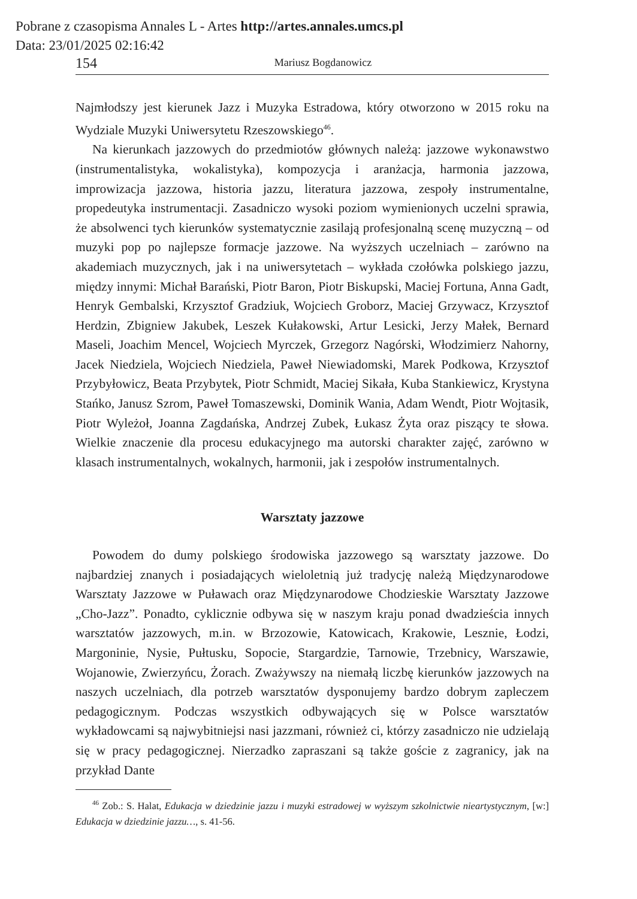Pobrane z czasopisma Annales L - Artes http://artes.annales.umcs.pl
Data: 23/01/2025 02:16:42
154
Mariusz Bogdanowicz
Najmłodszy jest kierunek Jazz i Muzyka Estradowa, który otworzono w 2015 roku na Wydziale Muzyki Uniwersytetu Rzeszowskiego<sup>46</sup>.
Na kierunkach jazzowych do przedmiotów głównych należą: jazzowe wykonawstwo (instrumentalistyka, wokalistyka), kompozycja i aranżacja, harmonia jazzowa, improwizacja jazzowa, historia jazzu, literatura jazzowa, zespoły instrumentalne, propedeutyka instrumentacji. Zasadniczo wysoki poziom wymienionych uczelni sprawia, że absolwenci tych kierunków systematycznie zasilają profesjonalną scenę muzyczną – od muzyki pop po najlepsze formacje jazzowe. Na wyższych uczelniach – zarówno na akademiach muzycznych, jak i na uniwersytetach – wykłada czołówka polskiego jazzu, między innymi: Michał Barański, Piotr Baron, Piotr Biskupski, Maciej Fortuna, Anna Gadt, Henryk Gembalski, Krzysztof Gradziuk, Wojciech Groborz, Maciej Grzywacz, Krzysztof Herdzin, Zbigniew Jakubek, Leszek Kułakowski, Artur Lesicki, Jerzy Małek, Bernard Maseli, Joachim Mencel, Wojciech Myrczek, Grzegorz Nagórski, Włodzimierz Nahorny, Jacek Niedziela, Wojciech Niedziela, Paweł Niewiadomski, Marek Podkowa, Krzysztof Przybyłowicz, Beata Przybytek, Piotr Schmidt, Maciej Sikała, Kuba Stankiewicz, Krystyna Stańko, Janusz Szrom, Paweł Tomaszewski, Dominik Wania, Adam Wendt, Piotr Wojtasik, Piotr Wyleżoł, Joanna Zagdańska, Andrzej Zubek, Łukasz Żyta oraz piszący te słowa. Wielkie znaczenie dla procesu edukacyjnego ma autorski charakter zajęć, zarówno w klasach instrumentalnych, wokalnych, harmonii, jak i zespołów instrumentalnych.
Warsztaty jazzowe
Powodem do dumy polskiego środowiska jazzowego są warsztaty jazzowe. Do najbardziej znanych i posiadających wieloletnią już tradycję należą Międzynarodowe Warsztaty Jazzowe w Puławach oraz Międzynarodowe Chodzieskie Warsztaty Jazzowe „Cho-Jazz”. Ponadto, cyklicznie odbywa się w naszym kraju ponad dwadzieścia innych warsztatów jazzowych, m.in. w Brzozowie, Katowicach, Krakowie, Lesznie, Łodzi, Margoninie, Nysie, Pułtusku, Sopocie, Stargardzie, Tarnowie, Trzebnicy, Warszawie, Wojanowie, Zwierzyńcu, Żorach. Zważywszy na niemałą liczbę kierunków jazzowych na naszych uczelniach, dla potrzeb warsztatów dysponujemy bardzo dobrym zapleczem pedagogicznym. Podczas wszystkich odbywających się w Polsce warsztatów wykładowcami są najwybitniejsi nasi jazzmani, również ci, którzy zasadniczo nie udzielają się w pracy pedagogicznej. Nierzadko zapraszani są także goście z zagranicy, jak na przykład Dante
<sup>46</sup> Zob.: S. Halat, Edukacja w dziedzinie jazzu i muzyki estradowej w wyższym szkolnictwie nieartystycznym, [w:] Edukacja w dziedzinie jazzu…, s. 41-56.